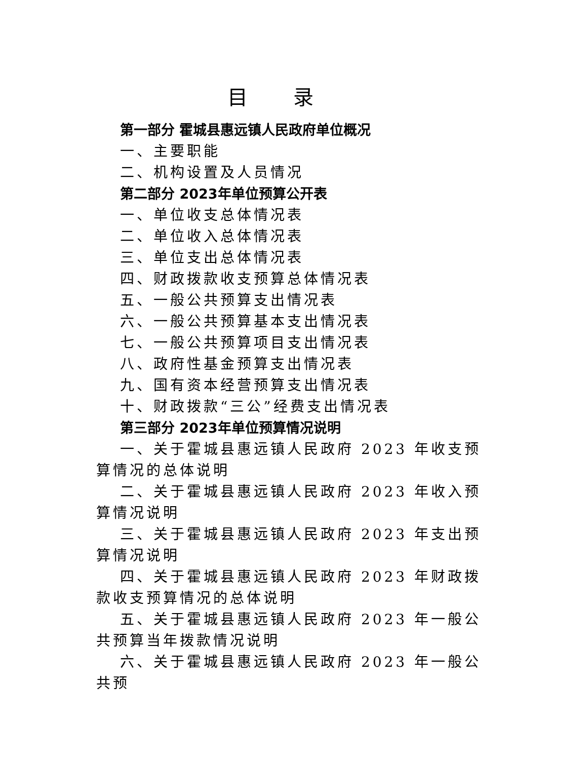目录
第一部分 霍城县惠远镇人民政府单位概况
一、主要职能
二、机构设置及人员情况
第二部分 2023年单位预算公开表
一、单位收支总体情况表
二、单位收入总体情况表
三、单位支出总体情况表
四、财政拨款收支预算总体情况表
五、一般公共预算支出情况表
六、一般公共预算基本支出情况表
七、一般公共预算项目支出情况表
八、政府性基金预算支出情况表
九、国有资本经营预算支出情况表
十、财政拨款“三公”经费支出情况表
第三部分 2023年单位预算情况说明
一、关于霍城县惠远镇人民政府 2023 年收支预算情况的总体说明
二、关于霍城县惠远镇人民政府 2023 年收入预算情况说明
三、关于霍城县惠远镇人民政府 2023 年支出预算情况说明
四、关于霍城县惠远镇人民政府 2023 年财政拨款收支预算情况的总体说明
五、关于霍城县惠远镇人民政府 2023 年一般公共预算当年拨款情况说明
六、关于霍城县惠远镇人民政府 2023 年一般公共预